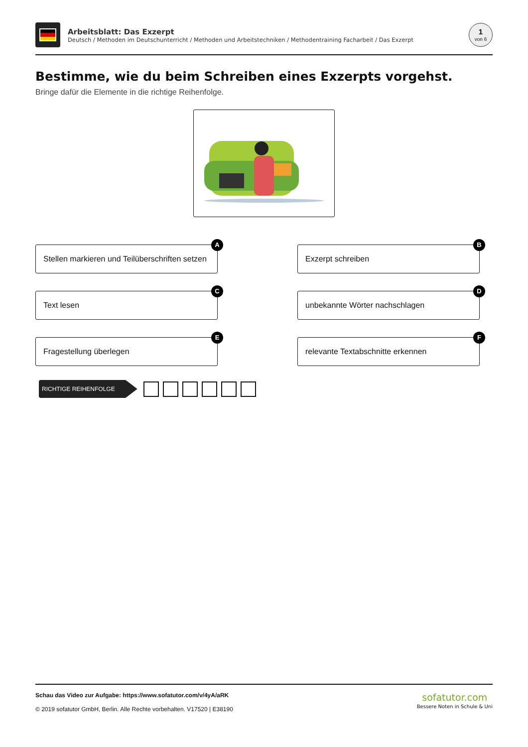Arbeitsblatt: Das Exzerpt
Deutsch / Methoden im Deutschunterricht / Methoden und Arbeitstechniken / Methodentraining Facharbeit / Das Exzerpt
1
von 6
Bestimme, wie du beim Schreiben eines Exzerpts vorgehst.
Bringe dafür die Elemente in die richtige Reihenfolge.
Stellen markieren und Teilüberschriften setzen
A
Exzerpt schreiben
B
Text lesen
C
unbekannte Wörter nachschlagen
D
Fragestellung überlegen
E
relevante Textabschnitte erkennen
F
RICHTIGE REIHENFOLGE
Schau das Video zur Aufgabe: https://www.sofatutor.com/v/4yA/aRK
© 2019 sofatutor GmbH, Berlin. Alle Rechte vorbehalten. V17520 | E38190
sofatutor.com
Bessere Noten in Schule & Uni